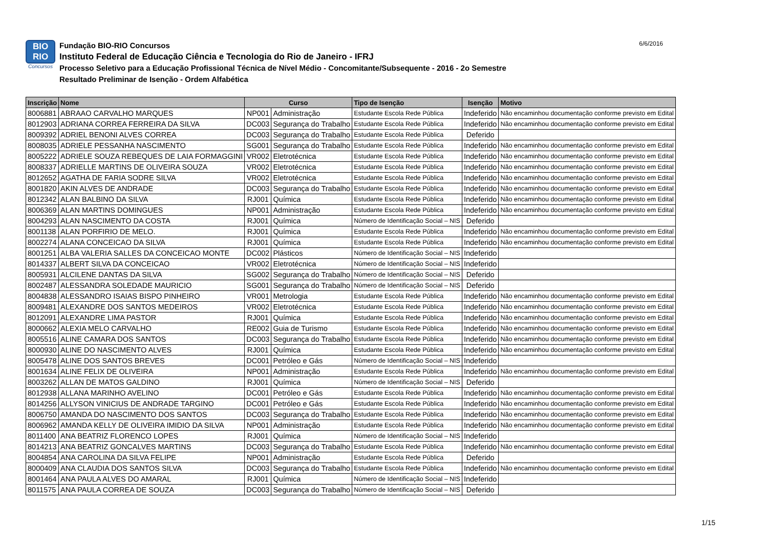BIO
RIO
Concursos
Fundação BIO-RIO Concursos
Instituto Federal de Educação Ciência e Tecnologia do Rio de Janeiro - IFRJ
Processo Seletivo para a Educação Profissional Técnica de Nível Médio - Concomitante/Subsequente - 2016 - 2o Semestre
Resultado Preliminar de Isenção - Ordem Alfabética
6/6/2016
| Inscrição | Nome | Curso | | Tipo de Isenção | Isenção | Motivo |
| --- | --- | --- | --- | --- | --- | --- |
| 8006881 | ABRAAO CARVALHO MARQUES | NP001 | Administração | Estudante Escola Rede Pública | Indeferido | Não encaminhou documentação conforme previsto em Edital |
| 8012903 | ADRIANA CORREA FERREIRA DA SILVA | DC003 | Segurança do Trabalho | Estudante Escola Rede Pública | Indeferido | Não encaminhou documentação conforme previsto em Edital |
| 8009392 | ADRIEL BENONI ALVES CORREA | DC003 | Segurança do Trabalho | Estudante Escola Rede Pública | Deferido | |
| 8008035 | ADRIELE PESSANHA NASCIMENTO | SG001 | Segurança do Trabalho | Estudante Escola Rede Pública | Indeferido | Não encaminhou documentação conforme previsto em Edital |
| 8005222 | ADRIELE SOUZA REBEQUES DE LAIA FORMAGGINI | VR002 | Eletrotécnica | Estudante Escola Rede Pública | Indeferido | Não encaminhou documentação conforme previsto em Edital |
| 8008337 | ADRIELLE MARTINS DE OLIVEIRA SOUZA | VR002 | Eletrotécnica | Estudante Escola Rede Pública | Indeferido | Não encaminhou documentação conforme previsto em Edital |
| 8012652 | AGATHA DE FARIA SODRE SILVA | VR002 | Eletrotécnica | Estudante Escola Rede Pública | Indeferido | Não encaminhou documentação conforme previsto em Edital |
| 8001820 | AKIN ALVES DE ANDRADE | DC003 | Segurança do Trabalho | Estudante Escola Rede Pública | Indeferido | Não encaminhou documentação conforme previsto em Edital |
| 8012342 | ALAN BALBINO DA SILVA | RJ001 | Química | Estudante Escola Rede Pública | Indeferido | Não encaminhou documentação conforme previsto em Edital |
| 8006369 | ALAN MARTINS DOMINGUES | NP001 | Administração | Estudante Escola Rede Pública | Indeferido | Não encaminhou documentação conforme previsto em Edital |
| 8004293 | ALAN NASCIMENTO DA COSTA | RJ001 | Química | Número de Identificação Social – NIS | Deferido | |
| 8001138 | ALAN PORFIRIO DE MELO. | RJ001 | Química | Estudante Escola Rede Pública | Indeferido | Não encaminhou documentação conforme previsto em Edital |
| 8002274 | ALANA CONCEICAO DA SILVA | RJ001 | Química | Estudante Escola Rede Pública | Indeferido | Não encaminhou documentação conforme previsto em Edital |
| 8001251 | ALBA VALERIA SALLES DA CONCEICAO MONTE | DC002 | Plásticos | Número de Identificação Social – NIS | Indeferido | |
| 8014337 | ALBERT SILVA DA CONCEICAO | VR002 | Eletrotécnica | Número de Identificação Social – NIS | Indeferido | |
| 8005931 | ALCILENE DANTAS DA SILVA | SG002 | Segurança do Trabalho | Número de Identificação Social – NIS | Deferido | |
| 8002487 | ALESSANDRA SOLEDADE MAURICIO | SG001 | Segurança do Trabalho | Número de Identificação Social – NIS | Deferido | |
| 8004838 | ALESSANDRO ISAIAS BISPO PINHEIRO | VR001 | Metrologia | Estudante Escola Rede Pública | Indeferido | Não encaminhou documentação conforme previsto em Edital |
| 8009481 | ALEXANDRE DOS SANTOS MEDEIROS | VR002 | Eletrotécnica | Estudante Escola Rede Pública | Indeferido | Não encaminhou documentação conforme previsto em Edital |
| 8012091 | ALEXANDRE LIMA PASTOR | RJ001 | Química | Estudante Escola Rede Pública | Indeferido | Não encaminhou documentação conforme previsto em Edital |
| 8000662 | ALEXIA MELO CARVALHO | RE002 | Guia de Turismo | Estudante Escola Rede Pública | Indeferido | Não encaminhou documentação conforme previsto em Edital |
| 8005516 | ALINE CAMARA DOS SANTOS | DC003 | Segurança do Trabalho | Estudante Escola Rede Pública | Indeferido | Não encaminhou documentação conforme previsto em Edital |
| 8000930 | ALINE DO NASCIMENTO ALVES | RJ001 | Química | Estudante Escola Rede Pública | Indeferido | Não encaminhou documentação conforme previsto em Edital |
| 8005478 | ALINE DOS SANTOS BREVES | DC001 | Petróleo e Gás | Número de Identificação Social – NIS | Indeferido | |
| 8001634 | ALINE FELIX DE OLIVEIRA | NP001 | Administração | Estudante Escola Rede Pública | Indeferido | Não encaminhou documentação conforme previsto em Edital |
| 8003262 | ALLAN DE MATOS GALDINO | RJ001 | Química | Número de Identificação Social – NIS | Deferido | |
| 8012938 | ALLANA MARINHO AVELINO | DC001 | Petróleo e Gás | Estudante Escola Rede Pública | Indeferido | Não encaminhou documentação conforme previsto em Edital |
| 8014256 | ALLYSON VINICIUS DE ANDRADE TARGINO | DC001 | Petróleo e Gás | Estudante Escola Rede Pública | Indeferido | Não encaminhou documentação conforme previsto em Edital |
| 8006750 | AMANDA DO NASCIMENTO DOS SANTOS | DC003 | Segurança do Trabalho | Estudante Escola Rede Pública | Indeferido | Não encaminhou documentação conforme previsto em Edital |
| 8006962 | AMANDA KELLY DE OLIVEIRA IMIDIO DA SILVA | NP001 | Administração | Estudante Escola Rede Pública | Indeferido | Não encaminhou documentação conforme previsto em Edital |
| 8011400 | ANA BEATRIZ FLORENCO LOPES | RJ001 | Química | Número de Identificação Social – NIS | Indeferido | |
| 8014213 | ANA BEATRIZ GONCALVES MARTINS | DC003 | Segurança do Trabalho | Estudante Escola Rede Pública | Indeferido | Não encaminhou documentação conforme previsto em Edital |
| 8004854 | ANA CAROLINA DA SILVA FELIPE | NP001 | Administração | Estudante Escola Rede Pública | Deferido | |
| 8000409 | ANA CLAUDIA DOS SANTOS SILVA | DC003 | Segurança do Trabalho | Estudante Escola Rede Pública | Indeferido | Não encaminhou documentação conforme previsto em Edital |
| 8001464 | ANA PAULA ALVES DO AMARAL | RJ001 | Química | Número de Identificação Social – NIS | Indeferido | |
| 8011575 | ANA PAULA CORREA DE SOUZA | DC003 | Segurança do Trabalho | Número de Identificação Social – NIS | Deferido | |
1/15